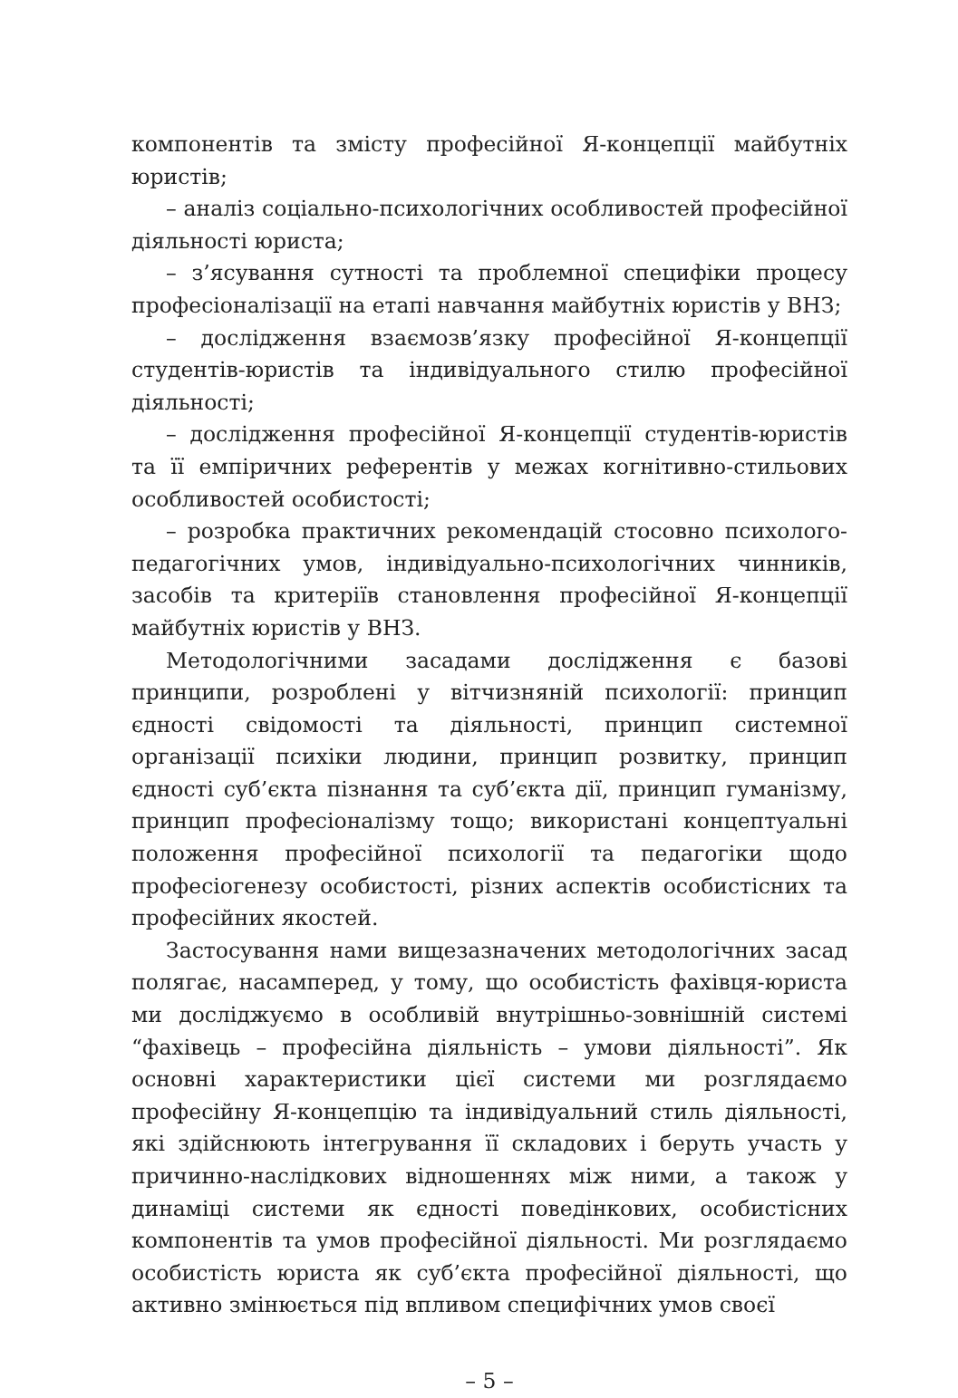компонентів та змісту професійної Я-концепції майбутніх юристів;
– аналіз соціально-психологічних особливостей професійної діяльності юриста;
– з’ясування сутності та проблемної специфіки процесу професіоналізації на етапі навчання майбутніх юристів у ВНЗ;
– дослідження взаємозв’язку професійної Я-концепції студентів-юристів та індивідуального стилю професійної діяльності;
– дослідження професійної Я-концепції студентів-юристів та її емпіричних референтів у межах когнітивно-стильових особливостей особистості;
– розробка практичних рекомендацій стосовно психолого-педагогічних умов, індивідуально-психологічних чинників, засобів та критеріїв становлення професійної Я-концепції майбутніх юристів у ВНЗ.
Методологічними засадами дослідження є базові принципи, розроблені у вітчизняній психології: принцип єдності свідомості та діяльності, принцип системної організації психіки людини, принцип розвитку, принцип єдності суб’єкта пізнання та суб’єкта дії, принцип гуманізму, принцип професіоналізму тощо; використані концептуальні положення професійної психології та педагогіки щодо професіогенезу особистості, різних аспектів особистісних та професійних якостей.
Застосування нами вищезазначених методологічних засад полягає, насамперед, у тому, що особистість фахівця-юриста ми досліджуємо в особливій внутрішньо-зовнішній системі “фахівець – професійна діяльність – умови діяльності”. Як основні характеристики цієї системи ми розглядаємо професійну Я-концепцію та індивідуальний стиль діяльності, які здійснюють інтегрування її складових і беруть участь у причинно-наслідкових відношеннях між ними, а також у динаміці системи як єдності поведінкових, особистісних компонентів та умов професійної діяльності. Ми розглядаємо особистість юриста як суб’єкта професійної діяльності, що активно змінюється під впливом специфічних умов своєї
– 5 –